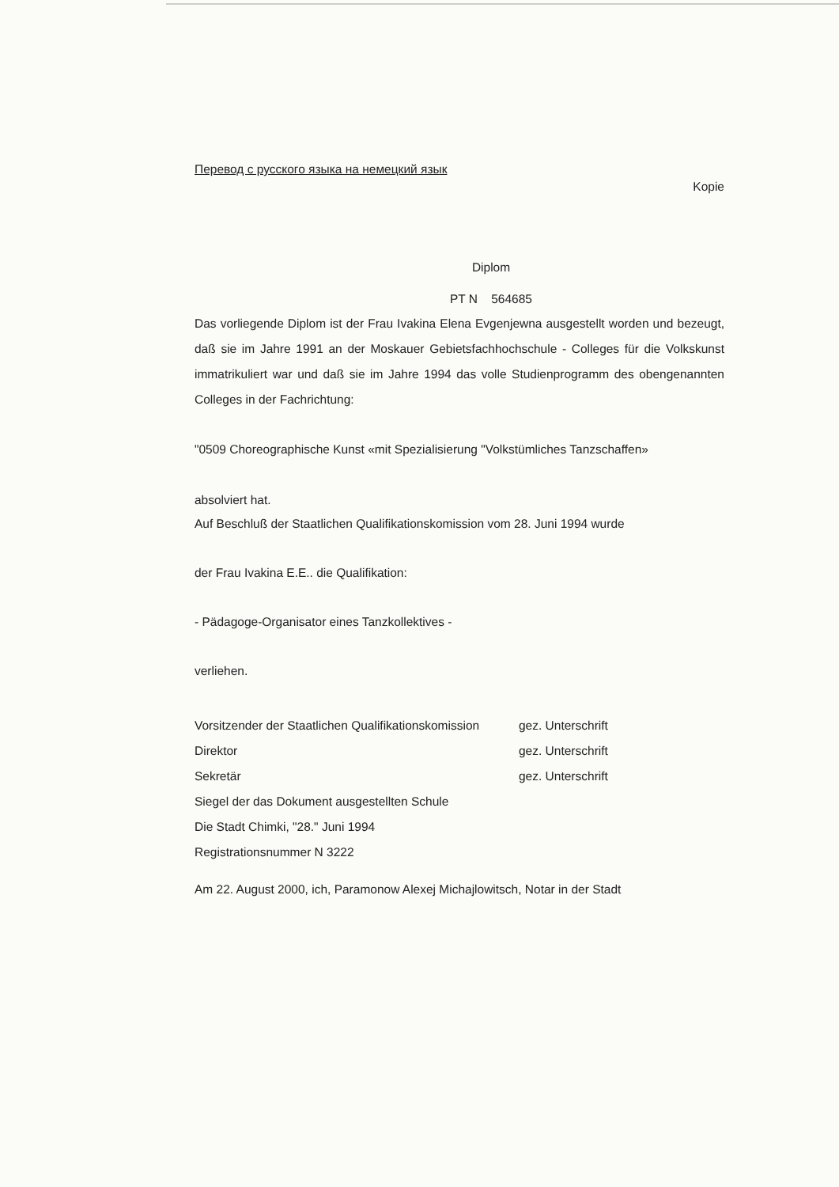Перевод с русского языка на немецкий язык
Kopie
Diplom
PT N 564685
Das vorliegende Diplom ist der Frau Ivakina Elena Evgenjewna ausgestellt worden und bezeugt, daß sie im Jahre 1991 an der Moskauer Gebietsfachhochschule - Colleges für die Volkskunst immatrikuliert war und daß sie im Jahre 1994 das volle Studienprogramm des obengenannten Colleges in der Fachrichtung:
"0509 Choreographische Kunst «mit Spezialisierung "Volkstümliches Tanzschaffen»
absolviert hat.
Auf Beschluß der Staatlichen Qualifikationskomission vom 28. Juni 1994 wurde
der Frau Ivakina E.E.. die Qualifikation:
- Pädagoge-Organisator eines Tanzkollektives -
verliehen.
Vorsitzender der Staatlichen Qualifikationskomission
gez. Unterschrift
Direktor gez. Unterschrift
Sekretär gez. Unterschrift
Siegel der das Dokument ausgestellten Schule
Die Stadt Chimki, "28." Juni 1994
Registrationsnummer N 3222
Am 22. August 2000, ich, Paramonow Alexej Michajlowitsch, Notar in der Stadt